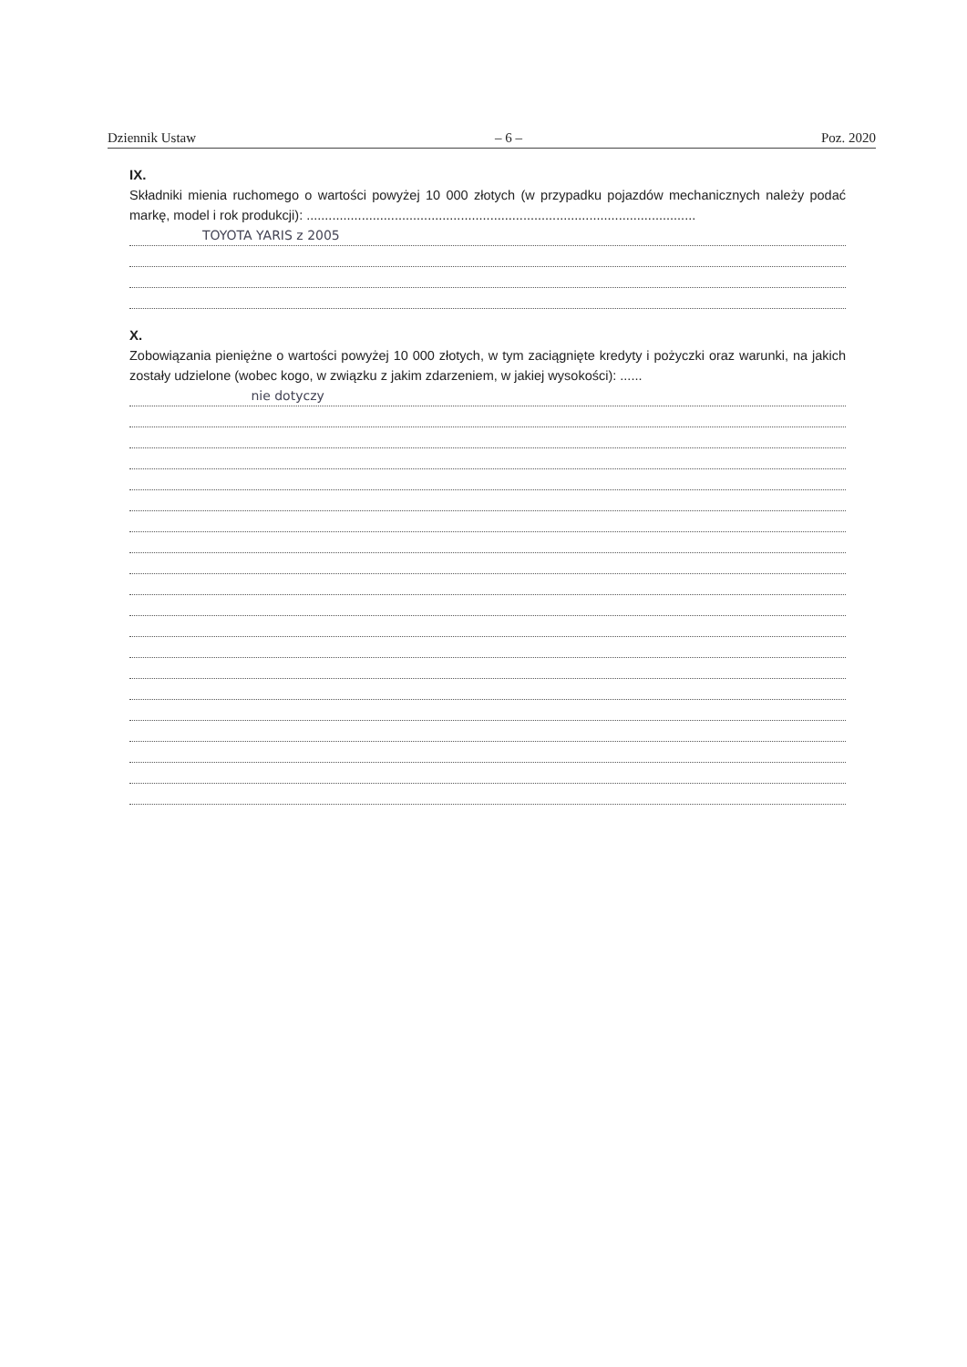Dziennik Ustaw – 6 – Poz. 2020
IX.
Składniki mienia ruchomego o wartości powyżej 10 000 złotych (w przypadku pojazdów mechanicznych należy podać markę, model i rok produkcji): ..........................................................................................................
TOYOTA YARIS z 2005
X.
Zobowiązania pieniężne o wartości powyżej 10 000 złotych, w tym zaciągnięte kredyty i pożyczki oraz warunki, na jakich zostały udzielone (wobec kogo, w związku z jakim zdarzeniem, w jakiej wysokości): ......
nie dotyczy